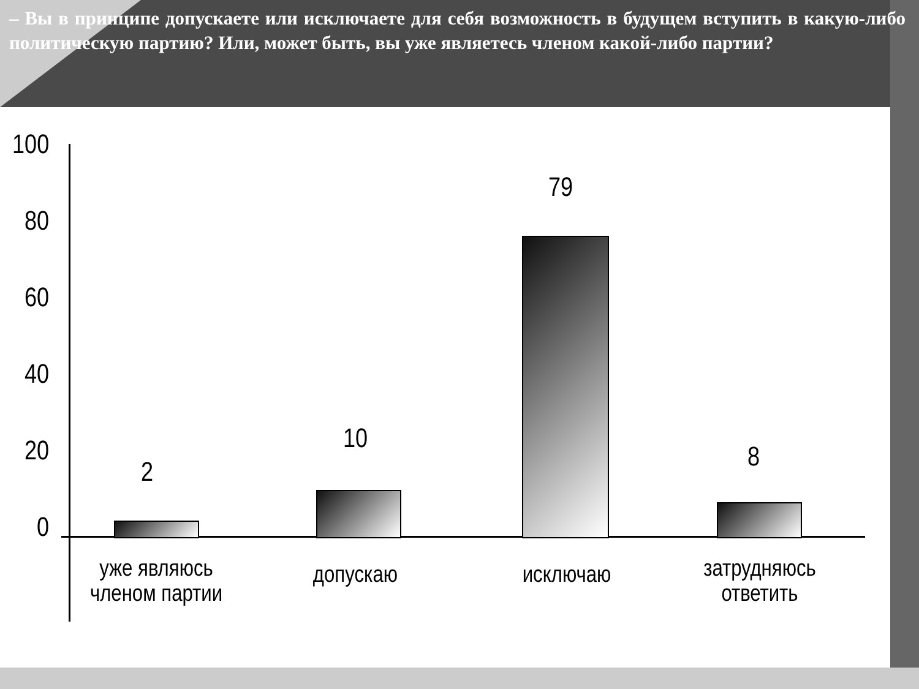– Вы в принципе допускаете или исключаете для себя возможность в будущем вступить в какую-либо политическую партию? Или, может быть, вы уже являетесь членом какой-либо партии?
100
80
60
40
20
0
2
10
79
8
уже являюсь членом партии
допускаю исключаю
затрудняюсь ответить